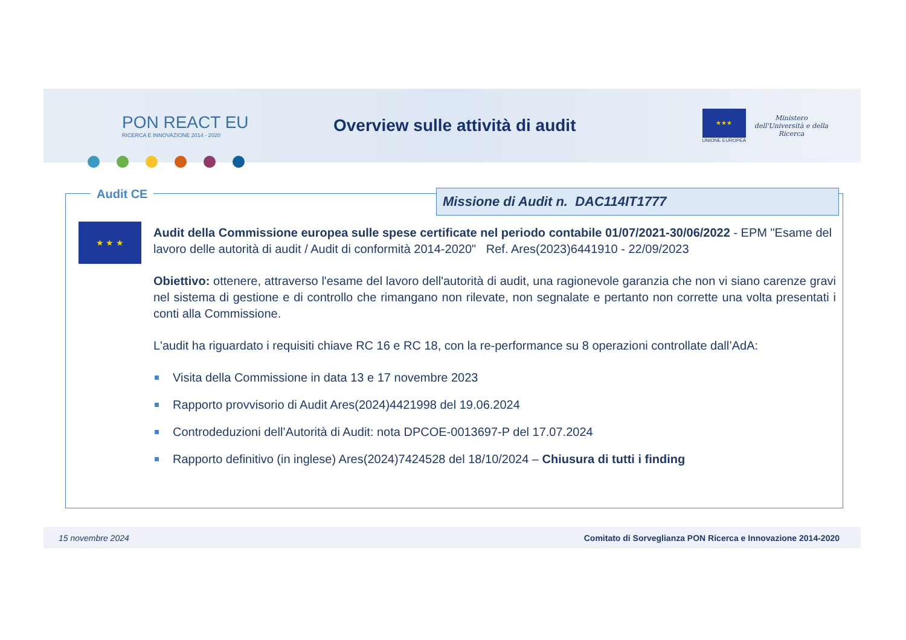PON REACT EU
RICERCA E INNOVAZIONE 2014 - 2020
Overview sulle attività di audit
★★★
UNIONE EUROPEA
Ministero dell'Università e della Ricerca
Audit CE Missione di Audit n. DAC114IT1777
★ ★ ★
Audit della Commissione europea sulle spese certificate nel periodo contabile 01/07/2021-30/06/2022 - EPM "Esame del lavoro delle autorità di audit / Audit di conformità 2014-2020" Ref. Ares(2023)6441910 - 22/09/2023
Obiettivo: ottenere, attraverso l'esame del lavoro dell'autorità di audit, una ragionevole garanzia che non vi siano carenze gravi nel sistema di gestione e di controllo che rimangano non rilevate, non segnalate e pertanto non corrette una volta presentati i conti alla Commissione.
L'audit ha riguardato i requisiti chiave RC 16 e RC 18, con la re-performance su 8 operazioni controllate dall’AdA:
Visita della Commissione in data 13 e 17 novembre 2023
Rapporto provvisorio di Audit Ares(2024)4421998 del 19.06.2024
Controdeduzioni dell’Autorità di Audit: nota DPCOE-0013697-P del 17.07.2024
Rapporto definitivo (in inglese) Ares(2024)7424528 del 18/10/2024 – Chiusura di tutti i finding
15 novembre 2024 Comitato di Sorveglianza PON Ricerca e Innovazione 2014-2020